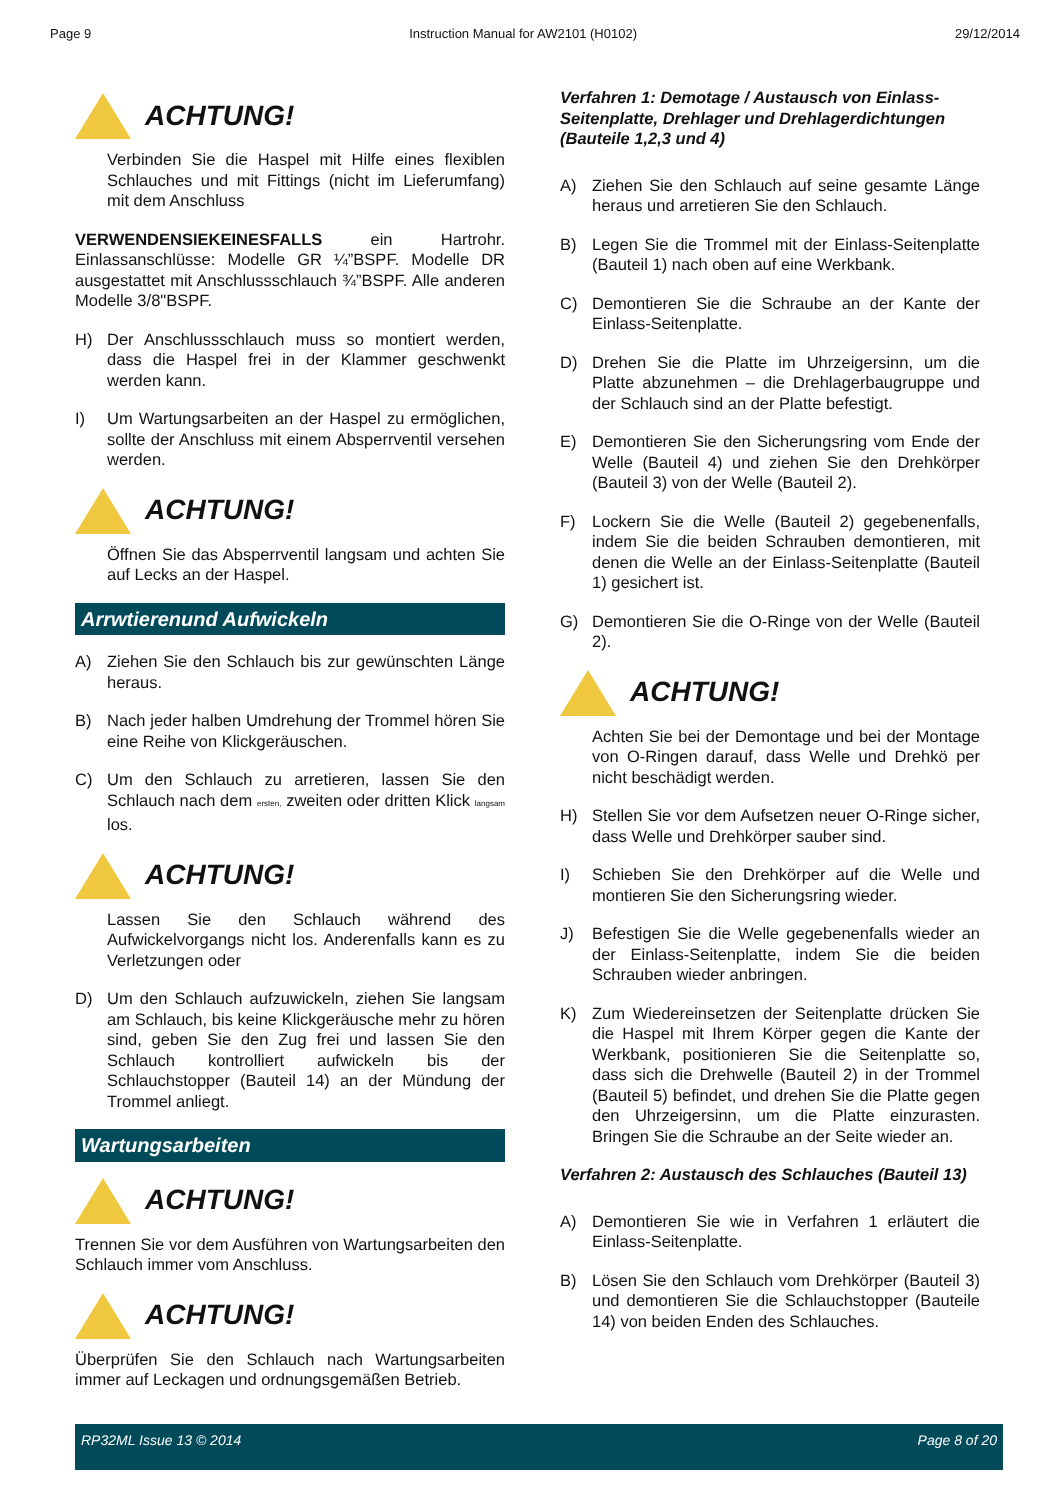Page 9 Instruction Manual for AW2101 (H0102) 29/12/2014
ACHTUNG!
Verbinden Sie die Haspel mit Hilfe eines flexiblen Schlauches und mit Fittings (nicht im Lieferumfang) mit dem Anschluss
VERWENDENSIEKEINESFALLS ein Hartrohr. Einlassanschlüsse: Modelle GR ¼”BSPF. Modelle DR ausgestattet mit Anschlussschlauch ¾”BSPF. Alle anderen Modelle 3/8"BSPF.
H) Der Anschlussschlauch muss so montiert werden, dass die Haspel frei in der Klammer geschwenkt werden kann.
I) Um Wartungsarbeiten an der Haspel zu ermöglichen, sollte der Anschluss mit einem Absperrventil versehen werden.
ACHTUNG!
Öffnen Sie das Absperrventil langsam und achten Sie auf Lecks an der Haspel.
Arrwtierenund Aufwickeln
A) Ziehen Sie den Schlauch bis zur gewünschten Länge heraus.
B) Nach jeder halben Umdrehung der Trommel hören Sie eine Reihe von Klickgeräuschen.
C) Um den Schlauch zu arretieren, lassen Sie den Schlauch nach dem ersten, zweiten oder dritten Klick langsam los.
ACHTUNG!
Lassen Sie den Schlauch während des Aufwickelvorgangs nicht los. Anderenfalls kann es zu Verletzungen oder
D) Um den Schlauch aufzuwickeln, ziehen Sie langsam am Schlauch, bis keine Klickgeräusche mehr zu hören sind, geben Sie den Zug frei und lassen Sie den Schlauch kontrolliert aufwickeln bis der Schlauchstopper (Bauteil 14) an der Mündung der Trommel anliegt.
Wartungsarbeiten
ACHTUNG!
Trennen Sie vor dem Ausführen von Wartungsarbeiten den Schlauch immer vom Anschluss.
ACHTUNG!
Überprüfen Sie den Schlauch nach Wartungsarbeiten immer auf Leckagen und ordnungsgemäßen Betrieb.
Verfahren 1: Demotage / Austausch von Einlass-Seitenplatte, Drehlager und Drehlagerdichtungen (Bauteile 1,2,3 und 4)
A) Ziehen Sie den Schlauch auf seine gesamte Länge heraus und arretieren Sie den Schlauch.
B) Legen Sie die Trommel mit der Einlass-Seitenplatte (Bauteil 1) nach oben auf eine Werkbank.
C) Demontieren Sie die Schraube an der Kante der Einlass-Seitenplatte.
D) Drehen Sie die Platte im Uhrzeigersinn, um die Platte abzunehmen – die Drehlagerbaugruppe und der Schlauch sind an der Platte befestigt.
E) Demontieren Sie den Sicherungsring vom Ende der Welle (Bauteil 4) und ziehen Sie den Drehkörper (Bauteil 3) von der Welle (Bauteil 2).
F) Lockern Sie die Welle (Bauteil 2) gegebenenfalls, indem Sie die beiden Schrauben demontieren, mit denen die Welle an der Einlass-Seitenplatte (Bauteil 1) gesichert ist.
G) Demontieren Sie die O-Ringe von der Welle (Bauteil 2).
ACHTUNG!
Achten Sie bei der Demontage und bei der Montage von O-Ringen darauf, dass Welle und Drehkö per nicht beschädigt werden.
H) Stellen Sie vor dem Aufsetzen neuer O-Ringe sicher, dass Welle und Drehkörper sauber sind.
I) Schieben Sie den Drehkörper auf die Welle und montieren Sie den Sicherungsring wieder.
J) Befestigen Sie die Welle gegebenenfalls wieder an der Einlass-Seitenplatte, indem Sie die beiden Schrauben wieder anbringen.
K) Zum Wiedereinsetzen der Seitenplatte drücken Sie die Haspel mit Ihrem Körper gegen die Kante der Werkbank, positionieren Sie die Seitenplatte so, dass sich die Drehwelle (Bauteil 2) in der Trommel (Bauteil 5) befindet, und drehen Sie die Platte gegen den Uhrzeigersinn, um die Platte einzurasten. Bringen Sie die Schraube an der Seite wieder an.
Verfahren 2: Austausch des Schlauches (Bauteil 13)
A) Demontieren Sie wie in Verfahren 1 erläutert die Einlass-Seitenplatte.
B) Lösen Sie den Schlauch vom Drehkörper (Bauteil 3) und demontieren Sie die Schlauchstopper (Bauteile 14) von beiden Enden des Schlauches.
RP32ML Issue 13 © 2014 Page 8 of 20